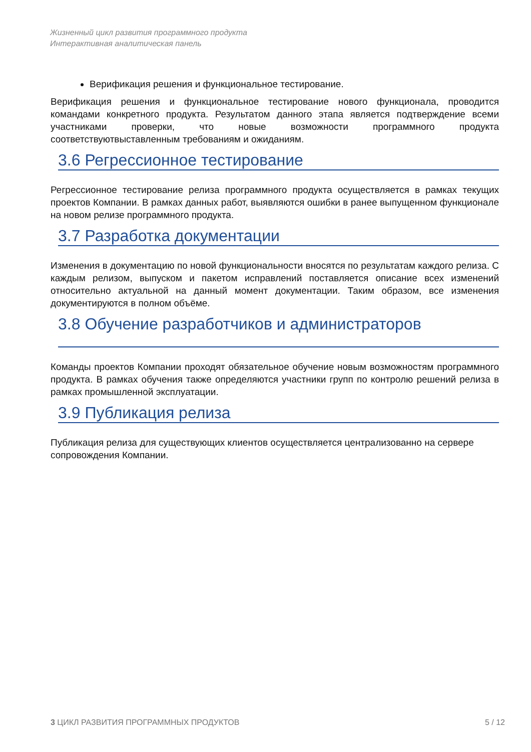Жизненный цикл развития программного продукта
Интерактивная аналитическая панель
Верификация решения и функциональное тестирование.
Верификация решения и функциональное тестирование нового функционала, проводится командами конкретного продукта. Результатом данного этапа является подтверждение всеми участниками проверки, что новые возможности программного продукта соответствуютвыставленным требованиям и ожиданиям.
3.6 Регрессионное тестирование
Регрессионное тестирование релиза программного продукта осуществляется в рамках текущих проектов Компании. В рамках данных работ, выявляются ошибки в ранее выпущенном функционале на новом релизе программного продукта.
3.7 Разработка документации
Изменения в документацию по новой функциональности вносятся по результатам каждого релиза. С каждым релизом, выпуском и пакетом исправлений поставляется описание всех изменений относительно актуальной на данный момент документации. Таким образом, все изменения документируются в полном объёме.
3.8 Обучение разработчиков и администраторов
Команды проектов Компании проходят обязательное обучение новым возможностям программного продукта. В рамках обучения также определяются участники групп по контролю решений релиза в рамках промышленной эксплуатации.
3.9 Публикация релиза
Публикация релиза для существующих клиентов осуществляется централизованно на сервере сопровождения Компании.
3 ЦИКЛ РАЗВИТИЯ ПРОГРАММНЫХ ПРОДУКТОВ 5 / 12